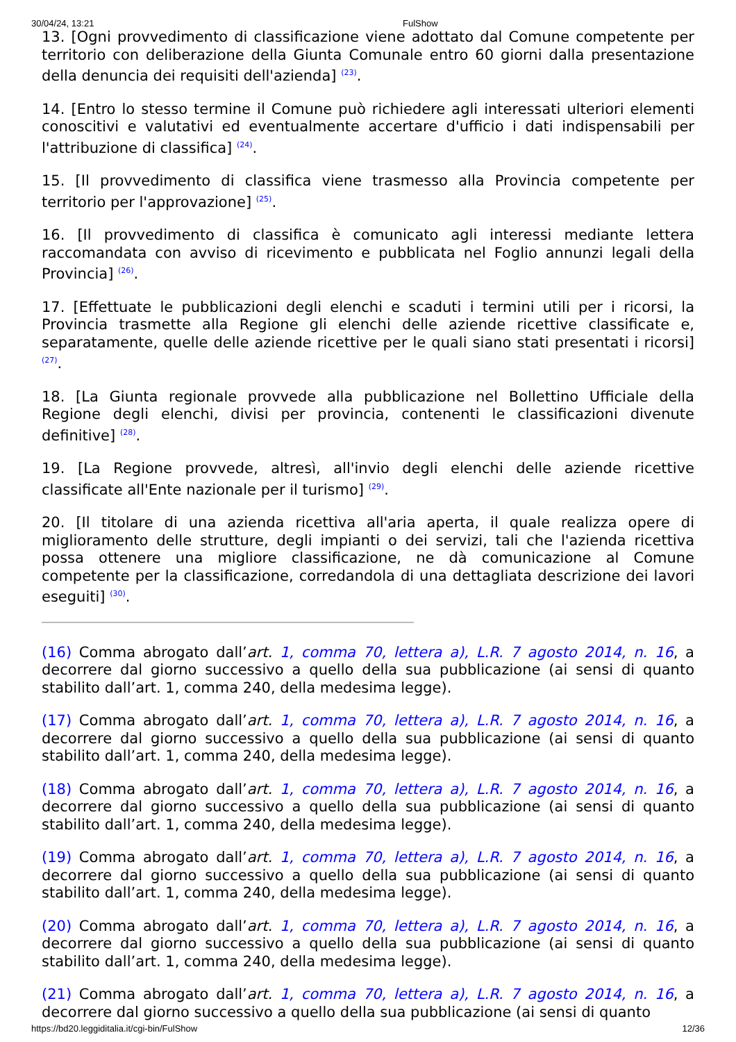30/04/24, 13:21 FulShow
13. [Ogni provvedimento di classificazione viene adottato dal Comune competente per territorio con deliberazione della Giunta Comunale entro 60 giorni dalla presentazione della denuncia dei requisiti dell'azienda] <sup>(23)</sup>.
14. [Entro lo stesso termine il Comune può richiedere agli interessati ulteriori elementi conoscitivi e valutativi ed eventualmente accertare d'ufficio i dati indispensabili per l'attribuzione di classifica] <sup>(24)</sup>.
15. [Il provvedimento di classifica viene trasmesso alla Provincia competente per territorio per l'approvazione] <sup>(25)</sup>.
16. [Il provvedimento di classifica è comunicato agli interessi mediante lettera raccomandata con avviso di ricevimento e pubblicata nel Foglio annunzi legali della Provincia] <sup>(26)</sup>.
17. [Effettuate le pubblicazioni degli elenchi e scaduti i termini utili per i ricorsi, la Provincia trasmette alla Regione gli elenchi delle aziende ricettive classificate e, separatamente, quelle delle aziende ricettive per le quali siano stati presentati i ricorsi] <sup>(27)</sup>.
18. [La Giunta regionale provvede alla pubblicazione nel Bollettino Ufficiale della Regione degli elenchi, divisi per provincia, contenenti le classificazioni divenute definitive] <sup>(28)</sup>.
19. [La Regione provvede, altresì, all'invio degli elenchi delle aziende ricettive classificate all'Ente nazionale per il turismo] <sup>(29)</sup>.
20. [Il titolare di una azienda ricettiva all'aria aperta, il quale realizza opere di miglioramento delle strutture, degli impianti o dei servizi, tali che l'azienda ricettiva possa ottenere una migliore classificazione, ne dà comunicazione al Comune competente per la classificazione, corredandola di una dettagliata descrizione dei lavori eseguiti] <sup>(30)</sup>.
(16) Comma abrogato dall’art. 1, comma 70, lettera a), L.R. 7 agosto 2014, n. 16, a decorrere dal giorno successivo a quello della sua pubblicazione (ai sensi di quanto stabilito dall’art. 1, comma 240, della medesima legge).
(17) Comma abrogato dall’art. 1, comma 70, lettera a), L.R. 7 agosto 2014, n. 16, a decorrere dal giorno successivo a quello della sua pubblicazione (ai sensi di quanto stabilito dall’art. 1, comma 240, della medesima legge).
(18) Comma abrogato dall’art. 1, comma 70, lettera a), L.R. 7 agosto 2014, n. 16, a decorrere dal giorno successivo a quello della sua pubblicazione (ai sensi di quanto stabilito dall’art. 1, comma 240, della medesima legge).
(19) Comma abrogato dall’art. 1, comma 70, lettera a), L.R. 7 agosto 2014, n. 16, a decorrere dal giorno successivo a quello della sua pubblicazione (ai sensi di quanto stabilito dall’art. 1, comma 240, della medesima legge).
(20) Comma abrogato dall’art. 1, comma 70, lettera a), L.R. 7 agosto 2014, n. 16, a decorrere dal giorno successivo a quello della sua pubblicazione (ai sensi di quanto stabilito dall’art. 1, comma 240, della medesima legge).
(21) Comma abrogato dall’art. 1, comma 70, lettera a), L.R. 7 agosto 2014, n. 16, a decorrere dal giorno successivo a quello della sua pubblicazione (ai sensi di quanto
https://bd20.leggiditalia.it/cgi-bin/FulShow 12/36